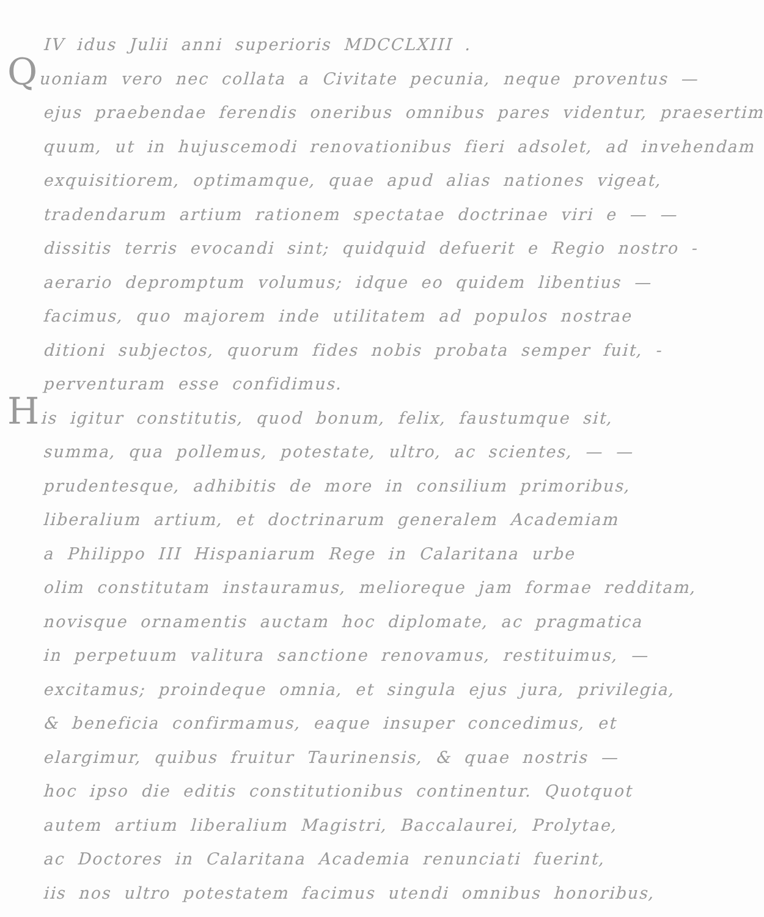IV idus Julii anni superioris MDCCLXIII .
Quoniam vero nec collata a Civitate pecunia, neque proventus —
ejus praebendae ferendis oneribus omnibus pares videntur, praesertim
quum, ut in hujuscemodi renovationibus fieri adsolet, ad invehendam
exquisitiorem, optimamque, quae apud alias nationes vigeat,
tradendarum artium rationem spectatae doctrinae viri e — —
dissitis terris evocandi sint; quidquid defuerit e Regio nostro -
aerario depromptum volumus; idque eo quidem libentius —
facimus, quo majorem inde utilitatem ad populos nostrae
ditioni subjectos, quorum fides nobis probata semper fuit, -
perventuram esse confidimus.
His igitur constitutis, quod bonum, felix, faustumque sit,
summa, qua pollemus, potestate, ultro, ac scientes, — —
prudentesque, adhibitis de more in consilium primoribus,
liberalium artium, et doctrinarum generalem Academiam
a Philippo III Hispaniarum Rege in Calaritana urbe
olim constitutam instauramus, melioreque jam formae redditam,
novisque ornamentis auctam hoc diplomate, ac pragmatica
in perpetuum valitura sanctione renovamus, restituimus, —
excitamus; proindeque omnia, et singula ejus jura, privilegia,
& beneficia confirmamus, eaque insuper concedimus, et
elargimur, quibus fruitur Taurinensis, & quae nostris —
hoc ipso die editis constitutionibus continentur. Quotquot
autem artium liberalium Magistri, Baccalaurei, Prolytae,
ac Doctores in Calaritana Academia renunciati fuerint,
iis nos ultro potestatem facimus utendi omnibus honoribus,